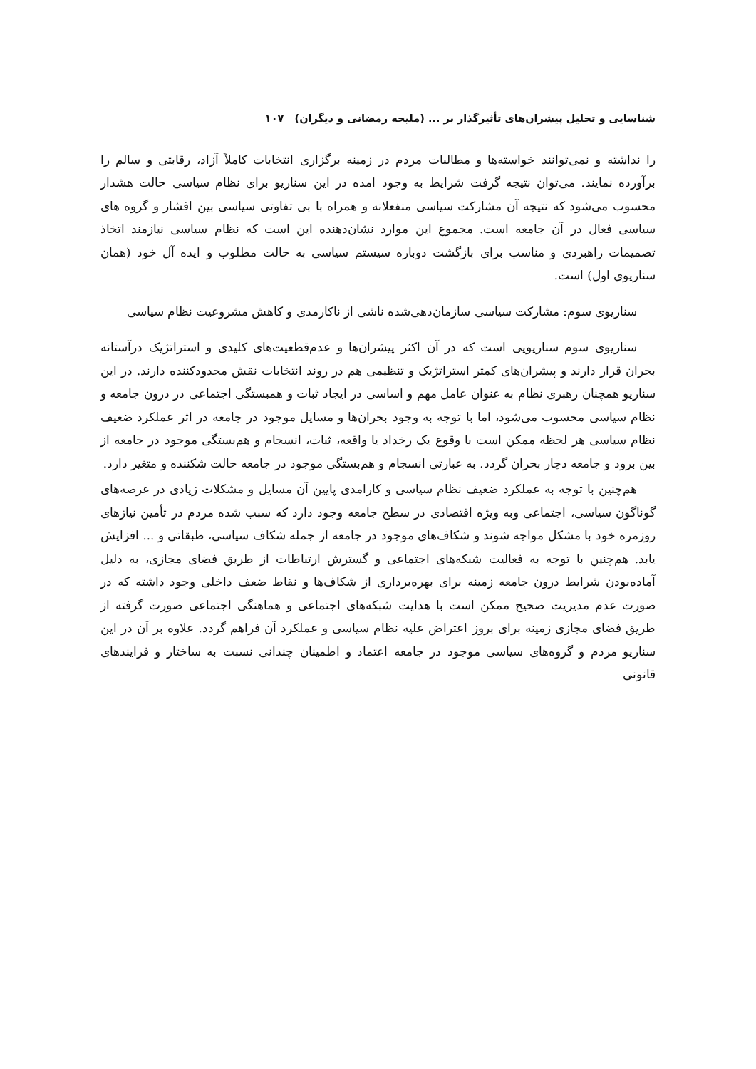شناسایی و تحلیل پیشران‌های تأثیرگذار بر ... (ملیحه رمضانی و دیگران) ۱۰۷
را نداشته و نمی‌توانند خواسته‌ها و مطالبات مردم در زمینه برگزاری انتخابات کاملاً آزاد، رقابتی و سالم را برآورده نمایند. می‌توان نتیجه گرفت شرایط به وجود امده در این سناریو برای نظام سیاسی حالت هشدار محسوب می‌شود که نتیجه آن مشارکت سیاسی منفعلانه و همراه با بی تفاوتی سیاسی بین اقشار و گروه های سیاسی فعال در آن جامعه است. مجموع این موارد نشان‌دهنده این است که نظام سیاسی نیازمند اتخاذ تصمیمات راهبردی و مناسب برای بازگشت دوباره سیستم سیاسی به حالت مطلوب و ایده آل خود (همان سناریوی اول) است.
سناریوی سوم: مشارکت سیاسی سازمان‌دهی‌شده ناشی از ناکارمدی و کاهش مشروعیت نظام سیاسی
سناریوی سوم سناریویی است که در آن اکثر پیشران‌ها و عدم‌قطعیت‌های کلیدی و استراتژیک درآستانه بحران قرار دارند و پیشران‌های کمتر استراتژیک و تنظیمی هم در روند انتخابات نقش محدودکننده دارند. در این سناریو همچنان رهبری نظام به عنوان عامل مهم و اساسی در ایجاد ثبات و همبستگی اجتماعی در درون جامعه و نظام سیاسی محسوب می‌شود، اما با توجه به وجود بحران‌ها و مسایل موجود در جامعه در اثر عملکرد ضعیف نظام سیاسی هر لحظه ممکن است با وقوع یک رخداد یا واقعه، ثبات، انسجام و هم‌بستگی موجود در جامعه از بین برود و جامعه دچار بحران گردد. به عبارتی انسجام و هم‌بستگی موجود در جامعه حالت شکننده و متغیر دارد.
هم‌چنین با توجه به عملکرد ضعیف نظام سیاسی و کارامدی پایین آن مسایل و مشکلات زیادی در عرصه‌های گوناگون سیاسی، اجتماعی وبه ویژه اقتصادی در سطح جامعه وجود دارد که سبب شده مردم در تأمین نیازهای روزمره خود با مشکل مواجه شوند و شکاف‌های موجود در جامعه از جمله شکاف سیاسی، طبقاتی و ... افزایش یابد. هم‌چنین با توجه به فعالیت شبکه‌های اجتماعی و گسترش ارتباطات از طریق فضای مجازی، به دلیل آماده‌بودن شرایط درون جامعه زمینه برای بهره‌برداری از شکاف‌ها و نقاط ضعف داخلی وجود داشته که در صورت عدم مدیریت صحیح ممکن است با هدایت شبکه‌های اجتماعی و هماهنگی اجتماعی صورت گرفته از طریق فضای مجازی زمینه برای بروز اعتراض علیه نظام سیاسی و عملکرد آن فراهم گردد. علاوه بر آن در این سناریو مردم و گروه‌های سیاسی موجود در جامعه اعتماد و اطمینان چندانی نسبت به ساختار و فرایندهای قانونی